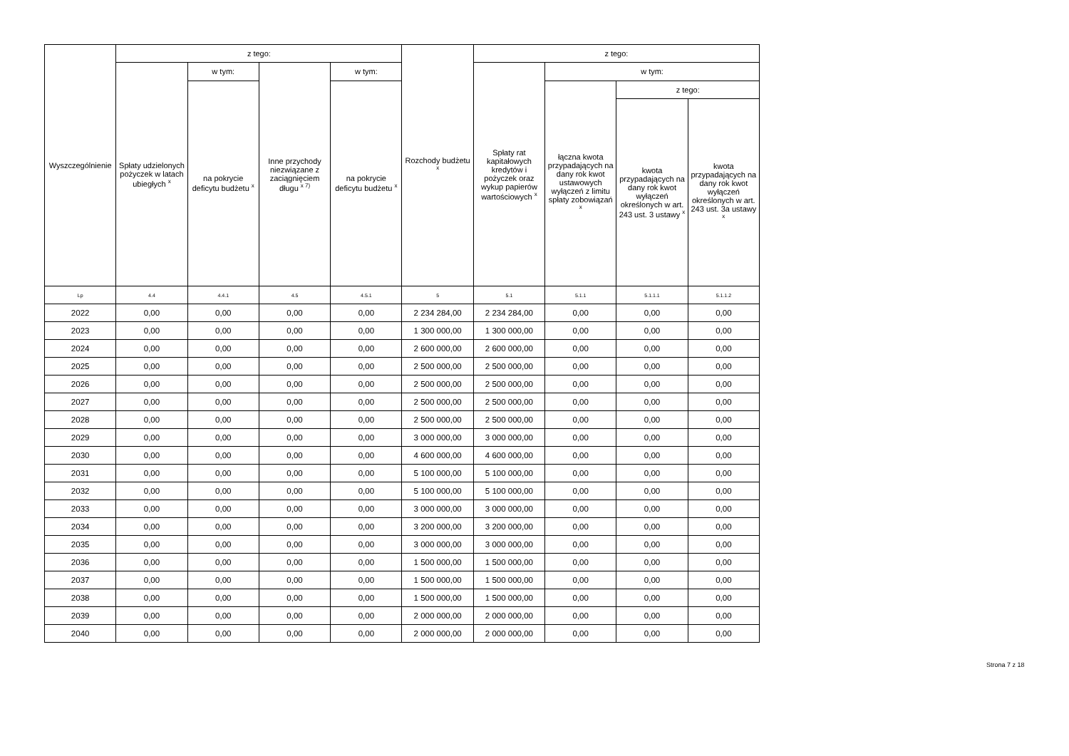| Wyszczególnienie | z tego: | | | | Rozchody budżetu <sup>x</sup> | z tego: | | | |
| --- | --- | --- | --- | --- | --- | --- | --- | --- | --- |
| | Spłaty udzielonych pożyczek w latach ubiegłych <sup>x</sup> | w tym: | Inne przychody niezwiązane z zaciągnięciem długu <sup>x 7)</sup> | w tym: | | Spłaty rat kapitałowych kredytów i pożyczek oraz wykup papierów wartościowych <sup>x</sup> | w tym: | | |
| | | na pokrycie deficytu budżetu <sup>x</sup> | | na pokrycie deficytu budżetu <sup>x</sup> | | | łączna kwota przypadających na dany rok kwot ustawowych wyłączeń z limitu spłaty zobowiązań <sup>x</sup> | z tego: | |
| | | | | | | | | kwota przypadających na dany rok kwot wyłączeń określonych w art. 243 ust. 3 ustawy <sup>x</sup> | kwota przypadających na dany rok kwot wyłączeń określonych w art. 243 ust. 3a ustawy <sup>x</sup> |
| Lp | 4.4 | 4.4.1 | 4.5 | 4.5.1 | 5 | 5.1 | 5.1.1 | 5.1.1.1 | 5.1.1.2 |
| 2022 | 0,00 | 0,00 | 0,00 | 0,00 | 2 234 284,00 | 2 234 284,00 | 0,00 | 0,00 | 0,00 |
| 2023 | 0,00 | 0,00 | 0,00 | 0,00 | 1 300 000,00 | 1 300 000,00 | 0,00 | 0,00 | 0,00 |
| 2024 | 0,00 | 0,00 | 0,00 | 0,00 | 2 600 000,00 | 2 600 000,00 | 0,00 | 0,00 | 0,00 |
| 2025 | 0,00 | 0,00 | 0,00 | 0,00 | 2 500 000,00 | 2 500 000,00 | 0,00 | 0,00 | 0,00 |
| 2026 | 0,00 | 0,00 | 0,00 | 0,00 | 2 500 000,00 | 2 500 000,00 | 0,00 | 0,00 | 0,00 |
| 2027 | 0,00 | 0,00 | 0,00 | 0,00 | 2 500 000,00 | 2 500 000,00 | 0,00 | 0,00 | 0,00 |
| 2028 | 0,00 | 0,00 | 0,00 | 0,00 | 2 500 000,00 | 2 500 000,00 | 0,00 | 0,00 | 0,00 |
| 2029 | 0,00 | 0,00 | 0,00 | 0,00 | 3 000 000,00 | 3 000 000,00 | 0,00 | 0,00 | 0,00 |
| 2030 | 0,00 | 0,00 | 0,00 | 0,00 | 4 600 000,00 | 4 600 000,00 | 0,00 | 0,00 | 0,00 |
| 2031 | 0,00 | 0,00 | 0,00 | 0,00 | 5 100 000,00 | 5 100 000,00 | 0,00 | 0,00 | 0,00 |
| 2032 | 0,00 | 0,00 | 0,00 | 0,00 | 5 100 000,00 | 5 100 000,00 | 0,00 | 0,00 | 0,00 |
| 2033 | 0,00 | 0,00 | 0,00 | 0,00 | 3 000 000,00 | 3 000 000,00 | 0,00 | 0,00 | 0,00 |
| 2034 | 0,00 | 0,00 | 0,00 | 0,00 | 3 200 000,00 | 3 200 000,00 | 0,00 | 0,00 | 0,00 |
| 2035 | 0,00 | 0,00 | 0,00 | 0,00 | 3 000 000,00 | 3 000 000,00 | 0,00 | 0,00 | 0,00 |
| 2036 | 0,00 | 0,00 | 0,00 | 0,00 | 1 500 000,00 | 1 500 000,00 | 0,00 | 0,00 | 0,00 |
| 2037 | 0,00 | 0,00 | 0,00 | 0,00 | 1 500 000,00 | 1 500 000,00 | 0,00 | 0,00 | 0,00 |
| 2038 | 0,00 | 0,00 | 0,00 | 0,00 | 1 500 000,00 | 1 500 000,00 | 0,00 | 0,00 | 0,00 |
| 2039 | 0,00 | 0,00 | 0,00 | 0,00 | 2 000 000,00 | 2 000 000,00 | 0,00 | 0,00 | 0,00 |
| 2040 | 0,00 | 0,00 | 0,00 | 0,00 | 2 000 000,00 | 2 000 000,00 | 0,00 | 0,00 | 0,00 |
Strona 7 z 18